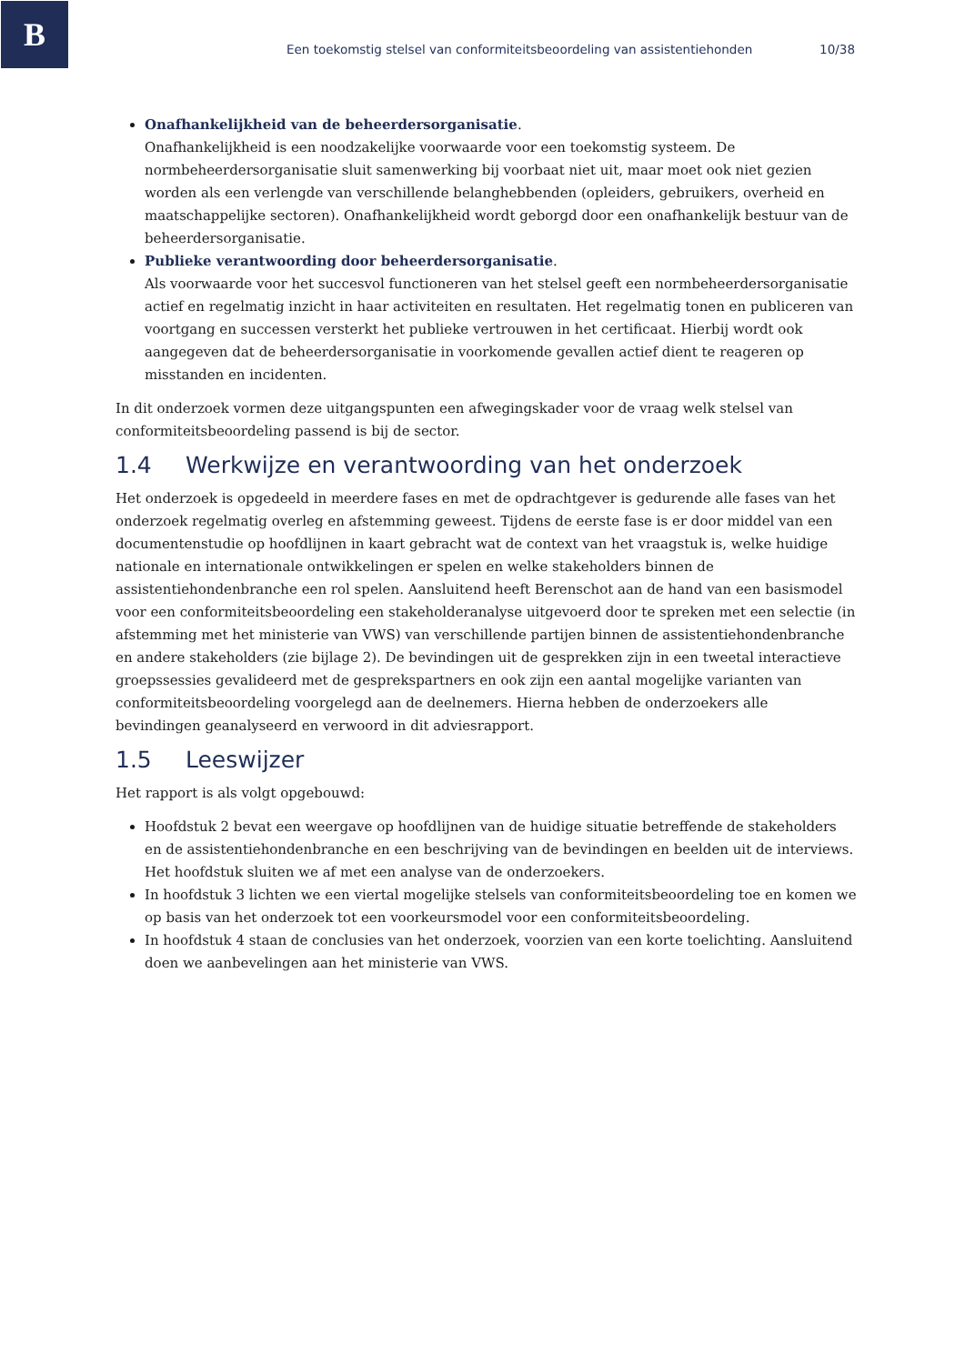B
Een toekomstig stelsel van conformiteitsbeoordeling van assistentiehonden 10/38
Onafhankelijkheid van de beheerdersorganisatie.
Onafhankelijkheid is een noodzakelijke voorwaarde voor een toekomstig systeem. De normbeheerdersorganisatie sluit samenwerking bij voorbaat niet uit, maar moet ook niet gezien worden als een verlengde van verschillende belanghebbenden (opleiders, gebruikers, overheid en maatschappelijke sectoren). Onafhankelijkheid wordt geborgd door een onafhankelijk bestuur van de beheerdersorganisatie.
Publieke verantwoording door beheerdersorganisatie.
Als voorwaarde voor het succesvol functioneren van het stelsel geeft een normbeheerdersorganisatie actief en regelmatig inzicht in haar activiteiten en resultaten. Het regelmatig tonen en publiceren van voortgang en successen versterkt het publieke vertrouwen in het certificaat. Hierbij wordt ook aangegeven dat de beheerdersorganisatie in voorkomende gevallen actief dient te reageren op misstanden en incidenten.
In dit onderzoek vormen deze uitgangspunten een afwegingskader voor de vraag welk stelsel van conformiteitsbeoordeling passend is bij de sector.
1.4 Werkwijze en verantwoording van het onderzoek
Het onderzoek is opgedeeld in meerdere fases en met de opdrachtgever is gedurende alle fases van het onderzoek regelmatig overleg en afstemming geweest. Tijdens de eerste fase is er door middel van een documentenstudie op hoofdlijnen in kaart gebracht wat de context van het vraagstuk is, welke huidige nationale en internationale ontwikkelingen er spelen en welke stakeholders binnen de assistentiehondenbranche een rol spelen. Aansluitend heeft Berenschot aan de hand van een basismodel voor een conformiteitsbeoordeling een stakeholderanalyse uitgevoerd door te spreken met een selectie (in afstemming met het ministerie van VWS) van verschillende partijen binnen de assistentiehondenbranche en andere stakeholders (zie bijlage 2). De bevindingen uit de gesprekken zijn in een tweetal interactieve groepssessies gevalideerd met de gesprekspartners en ook zijn een aantal mogelijke varianten van conformiteitsbeoordeling voorgelegd aan de deelnemers. Hierna hebben de onderzoekers alle bevindingen geanalyseerd en verwoord in dit adviesrapport.
1.5 Leeswijzer
Het rapport is als volgt opgebouwd:
Hoofdstuk 2 bevat een weergave op hoofdlijnen van de huidige situatie betreffende de stakeholders en de assistentiehondenbranche en een beschrijving van de bevindingen en beelden uit de interviews. Het hoofdstuk sluiten we af met een analyse van de onderzoekers.
In hoofdstuk 3 lichten we een viertal mogelijke stelsels van conformiteitsbeoordeling toe en komen we op basis van het onderzoek tot een voorkeursmodel voor een conformiteitsbeoordeling.
In hoofdstuk 4 staan de conclusies van het onderzoek, voorzien van een korte toelichting. Aansluitend doen we aanbevelingen aan het ministerie van VWS.